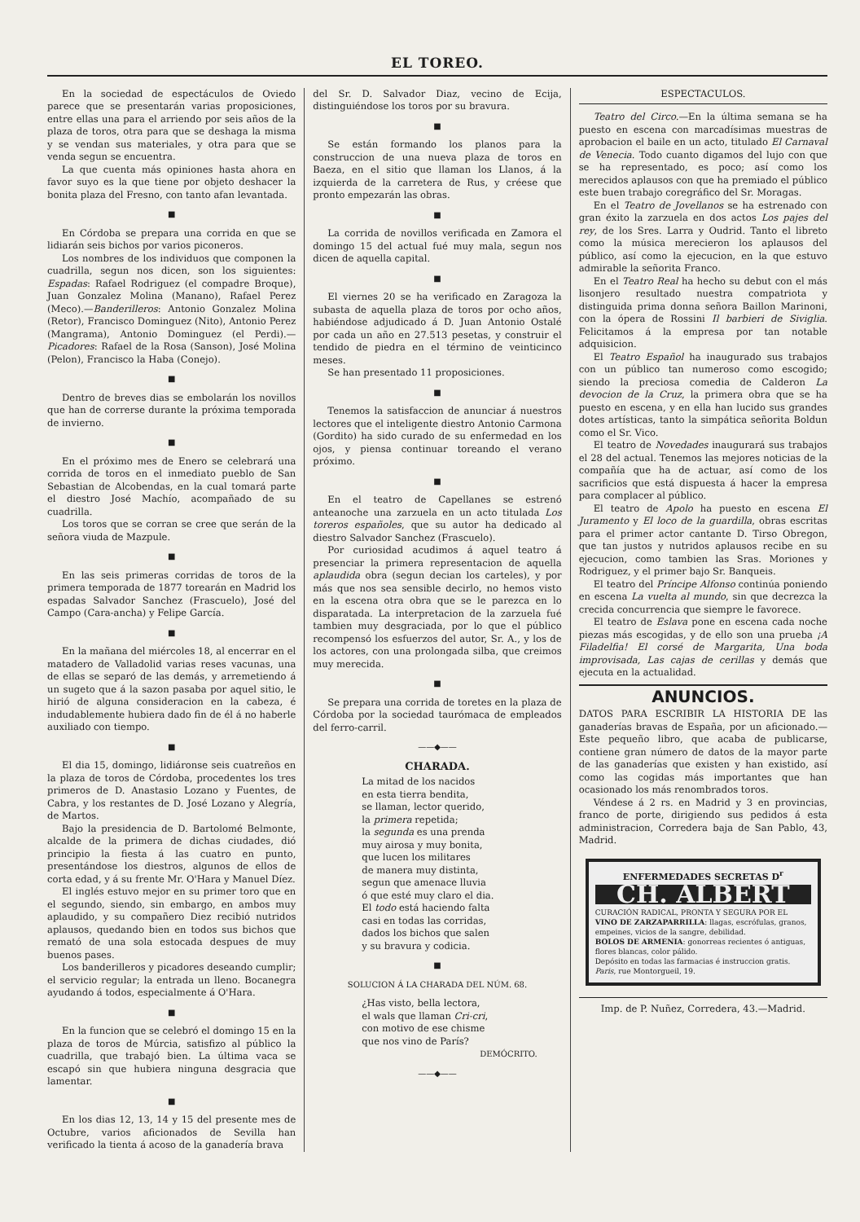EL TOREO.
En la sociedad de espectáculos de Oviedo parece que se presentarán varias proposiciones, entre ellas una para el arriendo por seis años de la plaza de toros, otra para que se deshaga la misma y se vendan sus materiales, y otra para que se venda segun se encuentra.
La que cuenta más opiniones hasta ahora en favor suyo es la que tiene por objeto deshacer la bonita plaza del Fresno, con tanto afan levantada.
■
En Córdoba se prepara una corrida en que se lidiarán seis bichos por varios piconeros.
Los nombres de los individuos que componen la cuadrilla, segun nos dicen, son los siguientes: Espadas: Rafael Rodriguez (el compadre Broque), Juan Gonzalez Molina (Manano), Rafael Perez (Meco).—Banderilleros: Antonio Gonzalez Molina (Retor), Francisco Dominguez (Nito), Antonio Perez (Mangrama), Antonio Dominguez (el Perdi).—Picadores: Rafael de la Rosa (Sanson), José Molina (Pelon), Francisco la Haba (Conejo).
■
Dentro de breves dias se embolarán los novillos que han de correrse durante la próxima temporada de invierno.
■
En el próximo mes de Enero se celebrará una corrida de toros en el inmediato pueblo de San Sebastian de Alcobendas, en la cual tomará parte el diestro José Machío, acompañado de su cuadrilla.
Los toros que se corran se cree que serán de la señora viuda de Mazpule.
■
En las seis primeras corridas de toros de la primera temporada de 1877 torearán en Madrid los espadas Salvador Sanchez (Frascuelo), José del Campo (Cara-ancha) y Felipe García.
■
En la mañana del miércoles 18, al encerrar en el matadero de Valladolid varias reses vacunas, una de ellas se separó de las demás, y arremetiendo á un sugeto que á la sazon pasaba por aquel sitio, le hirió de alguna consideracion en la cabeza, é indudablemente hubiera dado fin de él á no haberle auxiliado con tiempo.
■
El dia 15, domingo, lidiáronse seis cuatreños en la plaza de toros de Córdoba, procedentes los tres primeros de D. Anastasio Lozano y Fuentes, de Cabra, y los restantes de D. José Lozano y Alegría, de Martos.
Bajo la presidencia de D. Bartolomé Belmonte, alcalde de la primera de dichas ciudades, dió principio la fiesta á las cuatro en punto, presentándose los diestros, algunos de ellos de corta edad, y á su frente Mr. O'Hara y Manuel Díez.
El inglés estuvo mejor en su primer toro que en el segundo, siendo, sin embargo, en ambos muy aplaudido, y su compañero Diez recibió nutridos aplausos, quedando bien en todos sus bichos que remató de una sola estocada despues de muy buenos pases.
Los banderilleros y picadores deseando cumplir; el servicio regular; la entrada un lleno. Bocanegra ayudando á todos, especialmente á O'Hara.
■
En la funcion que se celebró el domingo 15 en la plaza de toros de Múrcia, satisfizo al público la cuadrilla, que trabajó bien. La última vaca se escapó sin que hubiera ninguna desgracia que lamentar.
■
En los dias 12, 13, 14 y 15 del presente mes de Octubre, varios aficionados de Sevilla han verificado la tienta á acoso de la ganadería brava
del Sr. D. Salvador Diaz, vecino de Ecija, distinguiéndose los toros por su bravura.
■
Se están formando los planos para la construccion de una nueva plaza de toros en Baeza, en el sitio que llaman los Llanos, á la izquierda de la carretera de Rus, y créese que pronto empezarán las obras.
■
La corrida de novillos verificada en Zamora el domingo 15 del actual fué muy mala, segun nos dicen de aquella capital.
■
El viernes 20 se ha verificado en Zaragoza la subasta de aquella plaza de toros por ocho años, habiéndose adjudicado á D. Juan Antonio Ostalé por cada un año en 27.513 pesetas, y construir el tendido de piedra en el término de veinticinco meses.
Se han presentado 11 proposiciones.
■
Tenemos la satisfaccion de anunciar á nuestros lectores que el inteligente diestro Antonio Carmona (Gordito) ha sido curado de su enfermedad en los ojos, y piensa continuar toreando el verano próximo.
■
En el teatro de Capellanes se estrenó anteanoche una zarzuela en un acto titulada Los toreros españoles, que su autor ha dedicado al diestro Salvador Sanchez (Frascuelo).
Por curiosidad acudimos á aquel teatro á presenciar la primera representacion de aquella aplaudida obra (segun decian los carteles), y por más que nos sea sensible decirlo, no hemos visto en la escena otra obra que se le parezca en lo disparatada. La interpretacion de la zarzuela fué tambien muy desgraciada, por lo que el público recompensó los esfuerzos del autor, Sr. A., y los de los actores, con una prolongada silba, que creimos muy merecida.
■
Se prepara una corrida de toretes en la plaza de Córdoba por la sociedad taurómaca de empleados del ferro-carril.
——◆——
CHARADA.
La mitad de los nacidos
en esta tierra bendita,
se llaman, lector querido,
la primera repetida;
la segunda es una prenda
muy airosa y muy bonita,
que lucen los militares
de manera muy distinta,
segun que amenace lluvia
ó que esté muy claro el dia.
El todo está haciendo falta
casi en todas las corridas,
dados los bichos que salen
y su bravura y codicia.
■
SOLUCION Á LA CHARADA DEL NÚM. 68.
¿Has visto, bella lectora,
el wals que llaman Cri-cri,
con motivo de ese chisme
que nos vino de París?
DEMÓCRITO.
——◆——
ESPECTACULOS.
Teatro del Circo.—En la última semana se ha puesto en escena con marcadísimas muestras de aprobacion el baile en un acto, titulado El Carnaval de Venecia. Todo cuanto digamos del lujo con que se ha representado, es poco; así como los merecidos aplausos con que ha premiado el público este buen trabajo coregráfico del Sr. Moragas.
En el Teatro de Jovellanos se ha estrenado con gran éxito la zarzuela en dos actos Los pajes del rey, de los Sres. Larra y Oudrid. Tanto el libreto como la música merecieron los aplausos del público, así como la ejecucion, en la que estuvo admirable la señorita Franco.
En el Teatro Real ha hecho su debut con el más lisonjero resultado nuestra compatriota y distinguida prima donna señora Baillon Marinoni, con la ópera de Rossini Il barbieri de Siviglia. Felicitamos á la empresa por tan notable adquisicion.
El Teatro Español ha inaugurado sus trabajos con un público tan numeroso como escogido; siendo la preciosa comedia de Calderon La devocion de la Cruz, la primera obra que se ha puesto en escena, y en ella han lucido sus grandes dotes artísticas, tanto la simpática señorita Boldun como el Sr. Vico.
El teatro de Novedades inaugurará sus trabajos el 28 del actual. Tenemos las mejores noticias de la compañía que ha de actuar, así como de los sacrificios que está dispuesta á hacer la empresa para complacer al público.
El teatro de Apolo ha puesto en escena El Juramento y El loco de la guardilla, obras escritas para el primer actor cantante D. Tirso Obregon, que tan justos y nutridos aplausos recibe en su ejecucion, como tambien las Sras. Moriones y Rodriguez, y el primer bajo Sr. Banqueis.
El teatro del Príncipe Alfonso continúa poniendo en escena La vuelta al mundo, sin que decrezca la crecida concurrencia que siempre le favorece.
El teatro de Eslava pone en escena cada noche piezas más escogidas, y de ello son una prueba ¡A Filadelfia! El corsé de Margarita, Una boda improvisada, Las cajas de cerillas y demás que ejecuta en la actualidad.
ANUNCIOS.
DATOS PARA ESCRIBIR LA HISTORIA DE las ganaderías bravas de España, por un aficionado.—Este pequeño libro, que acaba de publicarse, contiene gran número de datos de la mayor parte de las ganaderías que existen y han existido, así como las cogidas más importantes que han ocasionado los más renombrados toros.
Véndese á 2 rs. en Madrid y 3 en provincias, franco de porte, dirigiendo sus pedidos á esta administracion, Corredera baja de San Pablo, 43, Madrid.
ENFERMEDADES SECRETAS D<sup>r</sup>
CH. ALBERT
CURACIÓN RADICAL, PRONTA Y SEGURA POR EL VINO DE ZARZAPARRILLA: llagas, escrófulas, granos, empeines, vicios de la sangre, debilidad.
BOLOS DE ARMENIA: gonorreas recientes ó antiguas, flores blancas, color pálido.
Depósito en todas las farmacias é instruccion gratis. Paris, rue Montorgueil, 19.
Imp. de P. Nuñez, Corredera, 43.—Madrid.